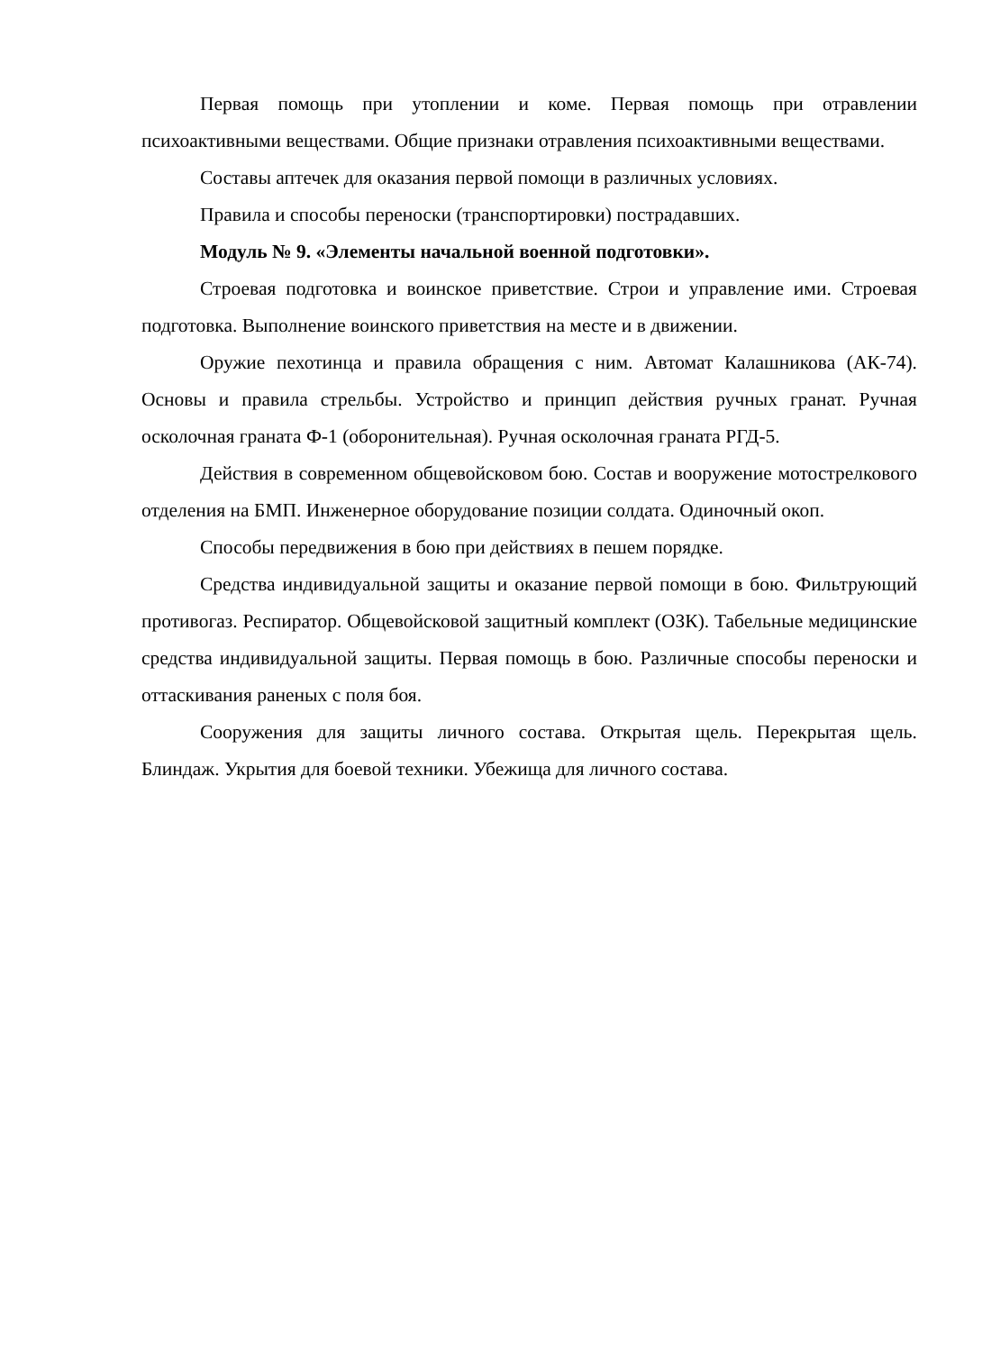Первая помощь при утоплении и коме. Первая помощь при отравлении психоактивными веществами. Общие признаки отравления психоактивными веществами.
Составы аптечек для оказания первой помощи в различных условиях.
Правила и способы переноски (транспортировки) пострадавших.
Модуль № 9. «Элементы начальной военной подготовки».
Строевая подготовка и воинское приветствие. Строи и управление ими. Строевая подготовка. Выполнение воинского приветствия на месте и в движении.
Оружие пехотинца и правила обращения с ним. Автомат Калашникова (АК-74). Основы и правила стрельбы. Устройство и принцип действия ручных гранат. Ручная осколочная граната Ф-1 (оборонительная). Ручная осколочная граната РГД-5.
Действия в современном общевойсковом бою. Состав и вооружение мотострелкового отделения на БМП. Инженерное оборудование позиции солдата. Одиночный окоп.
Способы передвижения в бою при действиях в пешем порядке.
Средства индивидуальной защиты и оказание первой помощи в бою. Фильтрующий противогаз. Респиратор. Общевойсковой защитный комплект (ОЗК). Табельные медицинские средства индивидуальной защиты. Первая помощь в бою. Различные способы переноски и оттаскивания раненых с поля боя.
Сооружения для защиты личного состава. Открытая щель. Перекрытая щель. Блиндаж. Укрытия для боевой техники. Убежища для личного состава.